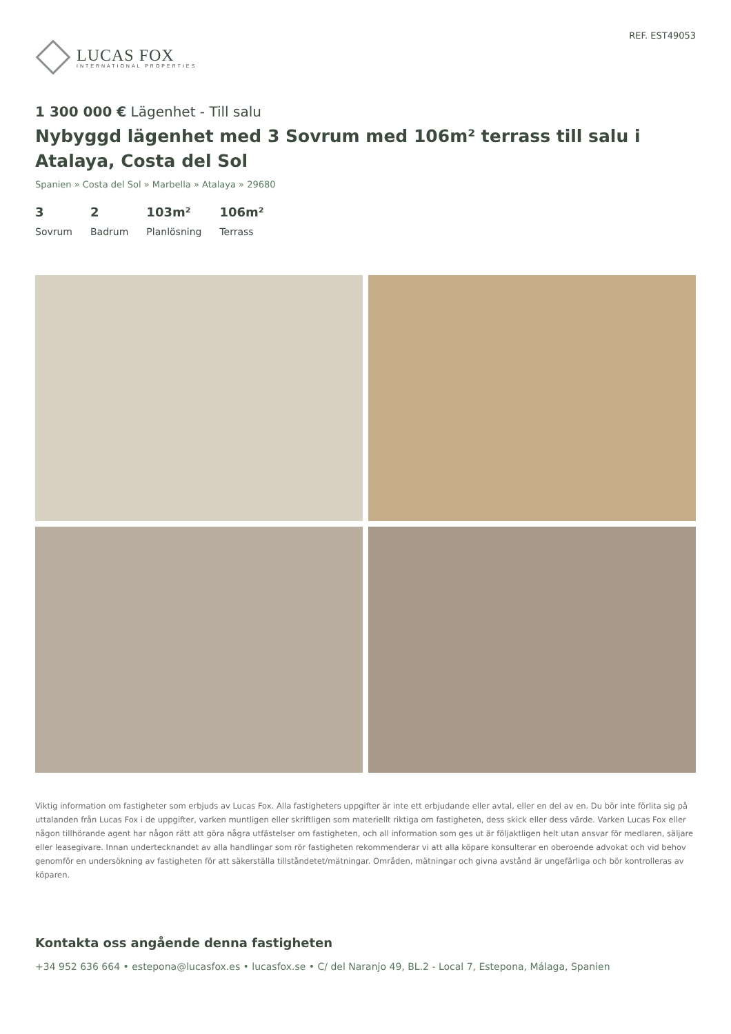LUCAS FOX
INTERNATIONAL PROPERTIES
REF. EST49053
1 300 000 € Lägenhet - Till salu
Nybyggd lägenhet med 3 Sovrum med 106m² terrass till salu i Atalaya, Costa del Sol
Spanien » Costa del Sol » Marbella » Atalaya » 29680
3
Sovrum
2
Badrum
103m²
Planlösning
106m²
Terrass
Viktig information om fastigheter som erbjuds av Lucas Fox. Alla fastigheters uppgifter är inte ett erbjudande eller avtal, eller en del av en. Du bör inte förlita sig på uttalanden från Lucas Fox i de uppgifter, varken muntligen eller skriftligen som materiellt riktiga om fastigheten, dess skick eller dess värde. Varken Lucas Fox eller någon tillhörande agent har någon rätt att göra några utfästelser om fastigheten, och all information som ges ut är följaktligen helt utan ansvar för medlaren, säljare eller leasegivare. Innan undertecknandet av alla handlingar som rör fastigheten rekommenderar vi att alla köpare konsulterar en oberoende advokat och vid behov genomför en undersökning av fastigheten för att säkerställa tillståndetet/mätningar. Områden, mätningar och givna avstånd är ungefärliga och bör kontrolleras av köparen.
Kontakta oss angående denna fastigheten
+34 952 636 664 • estepona@lucasfox.es • lucasfox.se • C/ del Naranjo 49, BL.2 - Local 7, Estepona, Málaga, Spanien